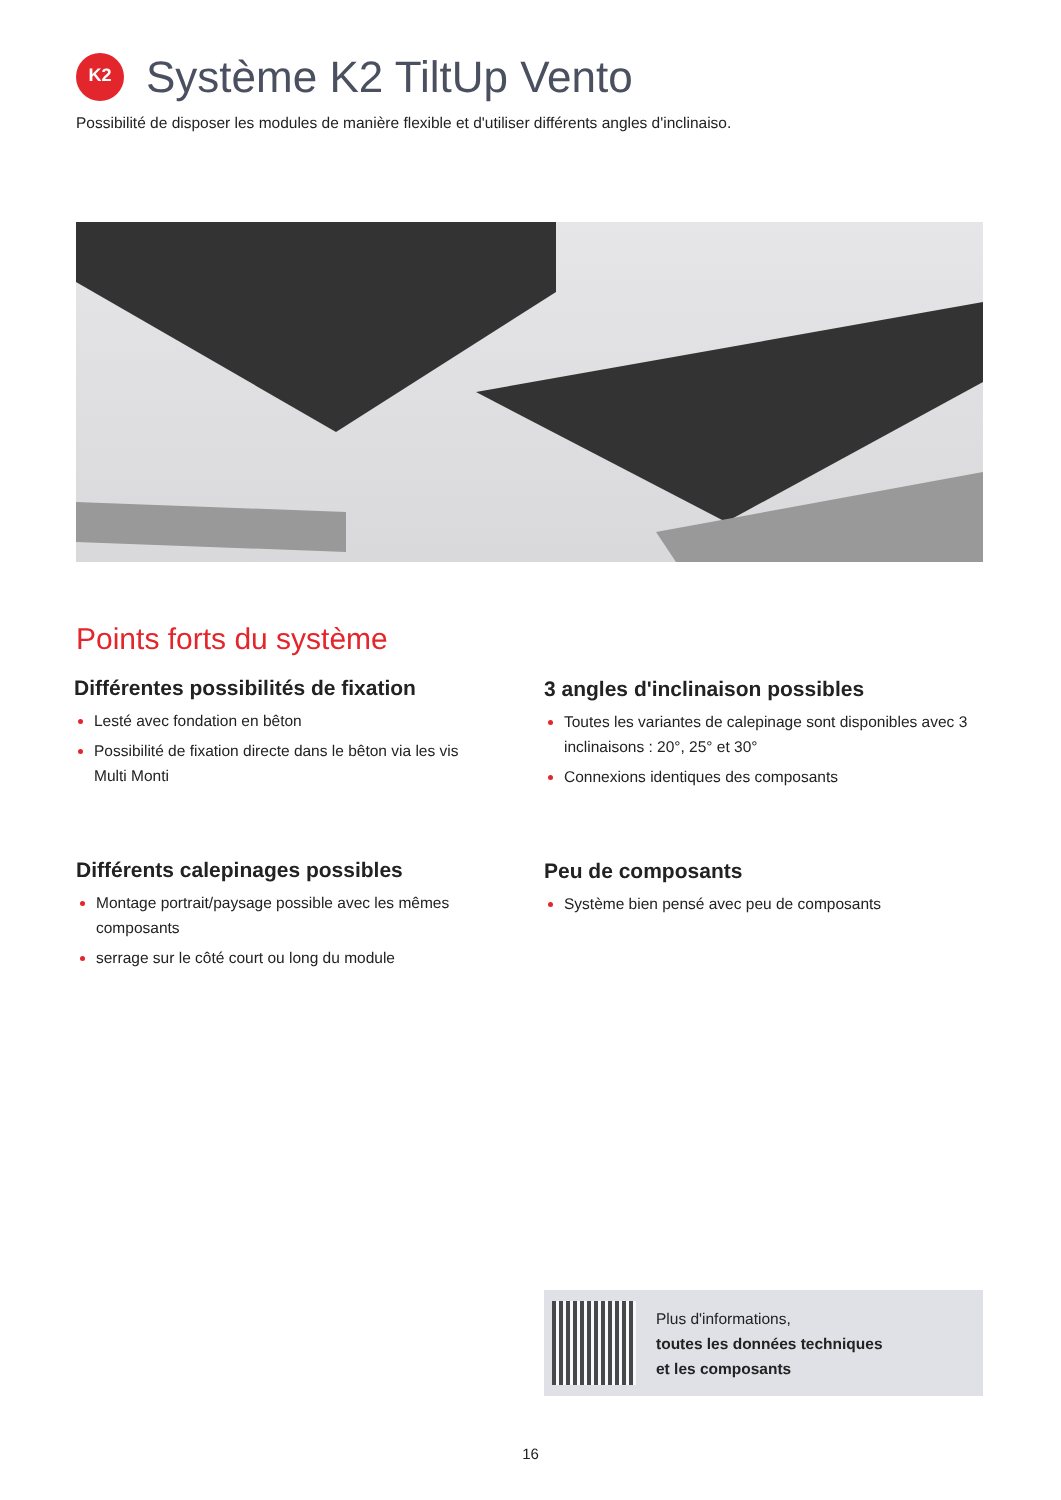K2
Système K2 TiltUp Vento
Possibilité de disposer les modules de manière flexible et d'utiliser différents angles d'inclinaiso.
Points forts du système
Différentes possibilités de fixation
Lesté avec fondation en bêton
Possibilité de fixation directe dans le bêton via les vis Multi Monti
3 angles d'inclinaison possibles
Toutes les variantes de calepinage sont disponibles avec 3 inclinaisons : 20°, 25° et 30°
Connexions identiques des composants
Différents calepinages possibles
Montage portrait/paysage possible avec les mêmes composants
serrage sur le côté court ou long du module
Peu de composants
Système bien pensé avec peu de composants
Plus d'informations,
toutes les données techniques
et les composants
16